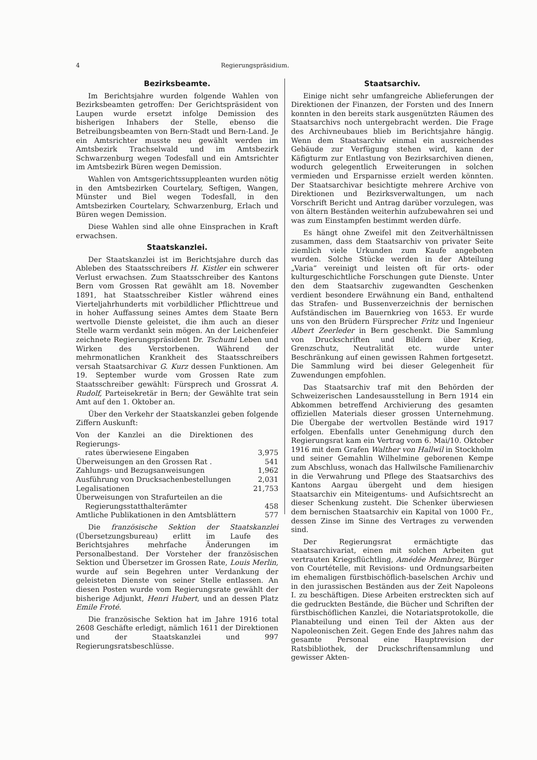4 Regierungspräsidium.
Bezirksbeamte.
Im Berichtsjahre wurden folgende Wahlen von Bezirksbeamten getroffen: Der Gerichtspräsident von Laupen wurde ersetzt infolge Demission des bisherigen Inhabers der Stelle, ebenso die Betreibungsbeamten von Bern-Stadt und Bern-Land. Je ein Amtsrichter musste neu gewählt werden im Amtsbezirk Trachselwald und im Amtsbezirk Schwarzenburg wegen Todesfall und ein Amtsrichter im Amtsbezirk Büren wegen Demission.
Wahlen von Amtsgerichtssuppleanten wurden nötig in den Amtsbezirken Courtelary, Seftigen, Wangen, Münster und Biel wegen Todesfall, in den Amtsbezirken Courtelary, Schwarzenburg, Erlach und Büren wegen Demission.
Diese Wahlen sind alle ohne Einsprachen in Kraft erwachsen.
Staatskanzlei.
Der Staatskanzlei ist im Berichtsjahre durch das Ableben des Staatsschreibers H. Kistler ein schwerer Verlust erwachsen. Zum Staatsschreiber des Kantons Bern vom Grossen Rat gewählt am 18. November 1891, hat Staatsschreiber Kistler während eines Vierteljahrhunderts mit vorbildlicher Pflichttreue und in hoher Auffassung seines Amtes dem Staate Bern wertvolle Dienste geleistet, die ihm auch an dieser Stelle warm verdankt sein mögen. An der Leichenfeier zeichnete Regierungspräsident Dr. Tschumi Leben und Wirken des Verstorbenen. Während der mehrmonatlichen Krankheit des Staatsschreibers versah Staatsarchivar G. Kurz dessen Funktionen. Am 19. September wurde vom Grossen Rate zum Staatsschreiber gewählt: Fürsprech und Grossrat A. Rudolf, Parteisekretär in Bern; der Gewählte trat sein Amt auf den 1. Oktober an.
Über den Verkehr der Staatskanzlei geben folgende Ziffern Auskunft:
| Von der Kanzlei an die Direktionen des Regierungs- rates überwiesene Eingaben | 3,975 |
| Überweisungen an den Grossen Rat . | 541 |
| Zahlungs- und Bezugsanweisungen | 1,962 |
| Ausführung von Drucksachenbestellungen | 2,031 |
| Legalisationen | 21,753 |
| Überweisungen von Strafurteilen an die Regierungsstatthalterämter | 458 |
| Amtliche Publikationen in den Amtsblättern | 577 |
Die französische Sektion der Staatskanzlei (Übersetzungsbureau) erlitt im Laufe des Berichtsjahres mehrfache Änderungen im Personalbestand. Der Vorsteher der französischen Sektion und Übersetzer im Grossen Rate, Louis Merlin, wurde auf sein Begehren unter Verdankung der geleisteten Dienste von seiner Stelle entlassen. An diesen Posten wurde vom Regierungsrate gewählt der bisherige Adjunkt, Henri Hubert, und an dessen Platz Emile Froté.
Die französische Sektion hat im Jahre 1916 total 2608 Geschäfte erledigt, nämlich 1611 der Direktionen und der Staatskanzlei und 997 Regierungsratsbeschlüsse.
Staatsarchiv.
Einige nicht sehr umfangreiche Ablieferungen der Direktionen der Finanzen, der Forsten und des Innern konnten in den bereits stark ausgenützten Räumen des Staatsarchivs noch untergebracht werden. Die Frage des Archivneubaues blieb im Berichtsjahre hängig. Wenn dem Staatsarchiv einmal ein ausreichendes Gebäude zur Verfügung stehen wird, kann der Käfigturm zur Entlastung von Bezirksarchiven dienen, wodurch gelegentlich Erweiterungen in solchen vermieden und Ersparnisse erzielt werden könnten. Der Staatsarchivar besichtigte mehrere Archive von Direktionen und Bezirksverwaltungen, um nach Vorschrift Bericht und Antrag darüber vorzulegen, was von ältern Beständen weiterhin aufzubewahren sei und was zum Einstampfen bestimmt werden dürfe.
Es hängt ohne Zweifel mit den Zeitverhältnissen zusammen, dass dem Staatsarchiv von privater Seite ziemlich viele Urkunden zum Kaufe angeboten wurden. Solche Stücke werden in der Abteilung „Varia“ vereinigt und leisten oft für orts- oder kulturgeschichtliche Forschungen gute Dienste. Unter den dem Staatsarchiv zugewandten Geschenken verdient besondere Erwähnung ein Band, enthaltend das Strafen- und Bussenverzeichnis der bernischen Aufständischen im Bauernkrieg von 1653. Er wurde uns von den Brüdern Fürsprecher Fritz und Ingenieur Albert Zeerleder in Bern geschenkt. Die Sammlung von Druckschriften und Bildern über Krieg, Grenzschutz, Neutralität etc. wurde unter Beschränkung auf einen gewissen Rahmen fortgesetzt. Die Sammlung wird bei dieser Gelegenheit für Zuwendungen empfohlen.
Das Staatsarchiv traf mit den Behörden der Schweizerischen Landesausstellung in Bern 1914 ein Abkommen betreffend Archivierung des gesamten offiziellen Materials dieser grossen Unternehmung. Die Übergabe der wertvollen Bestände wird 1917 erfolgen. Ebenfalls unter Genehmigung durch den Regierungsrat kam ein Vertrag vom 6. Mai/10. Oktober 1916 mit dem Grafen Walther von Hallwil in Stockholm und seiner Gemahlin Wilhelmine geborenen Kempe zum Abschluss, wonach das Hallwilsche Familienarchiv in die Verwahrung und Pflege des Staatsarchivs des Kantons Aargau übergeht und dem hiesigen Staatsarchiv ein Miteigentums- und Aufsichtsrecht an dieser Schenkung zusteht. Die Schenker überwiesen dem bernischen Staatsarchiv ein Kapital von 1000 Fr., dessen Zinse im Sinne des Vertrages zu verwenden sind.
Der Regierungsrat ermächtigte das Staatsarchivariat, einen mit solchen Arbeiten gut vertrauten Kriegsflüchtling, Amédée Membrez, Bürger von Courtételle, mit Revisions- und Ordnungsarbeiten im ehemaligen fürstbischöflich-baselschen Archiv und in den jurassischen Beständen aus der Zeit Napoleons I. zu beschäftigen. Diese Arbeiten erstreckten sich auf die gedruckten Bestände, die Bücher und Schriften der fürstbischöflichen Kanzlei, die Notariatsprotokolle, die Planabteilung und einen Teil der Akten aus der Napoleonischen Zeit. Gegen Ende des Jahres nahm das gesamte Personal eine Hauptrevision der Ratsbibliothek, der Druckschriftensammlung und gewisser Akten-